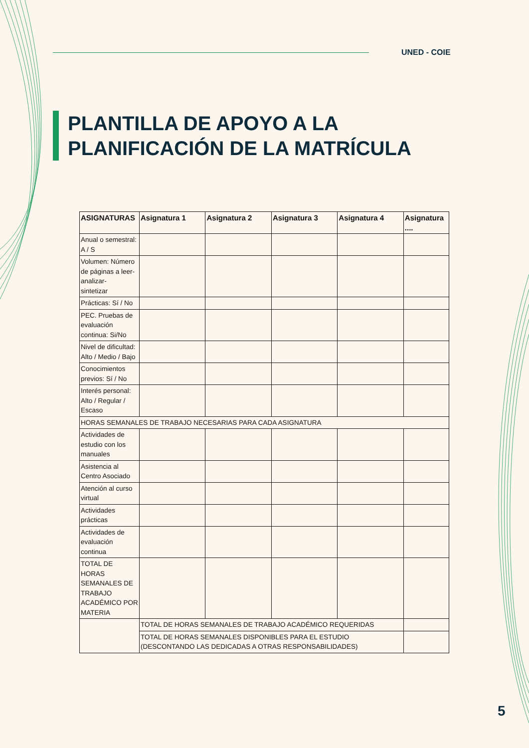UNED - COIE
PLANTILLA DE APOYO A LA
PLANIFICACIÓN DE LA MATRÍCULA
| ASIGNATURAS | Asignatura 1 | Asignatura 2 | Asignatura 3 | Asignatura 4 | Asignatura .... |
| --- | --- | --- | --- | --- | --- |
| Anual o semestral: A / S | | | | | |
| Volumen: Número de páginas a leer-analizar- sintetizar | | | | | |
| Prácticas: Sí / No | | | | | |
| PEC. Pruebas de evaluación continua: Si/No | | | | | |
| Nivel de dificultad: Alto / Medio / Bajo | | | | | |
| Conocimientos previos: Sí / No | | | | | |
| Interés personal: Alto / Regular / Escaso | | | | | |
| HORAS SEMANALES DE TRABAJO NECESARIAS PARA CADA ASIGNATURA | | | | | |
| Actividades de estudio con los manuales | | | | | |
| Asistencia al Centro Asociado | | | | | |
| Atención al curso virtual | | | | | |
| Actividades prácticas | | | | | |
| Actividades de evaluación continua | | | | | |
| TOTAL DE HORAS SEMANALES DE TRABAJO ACADÉMICO POR MATERIA | | | | | |
| | TOTAL DE HORAS SEMANALES DE TRABAJO ACADÉMICO REQUERIDAS | | | | |
| | TOTAL DE HORAS SEMANALES DISPONIBLES PARA EL ESTUDIO (DESCONTANDO LAS DEDICADAS A OTRAS RESPONSABILIDADES) | | | | |
5